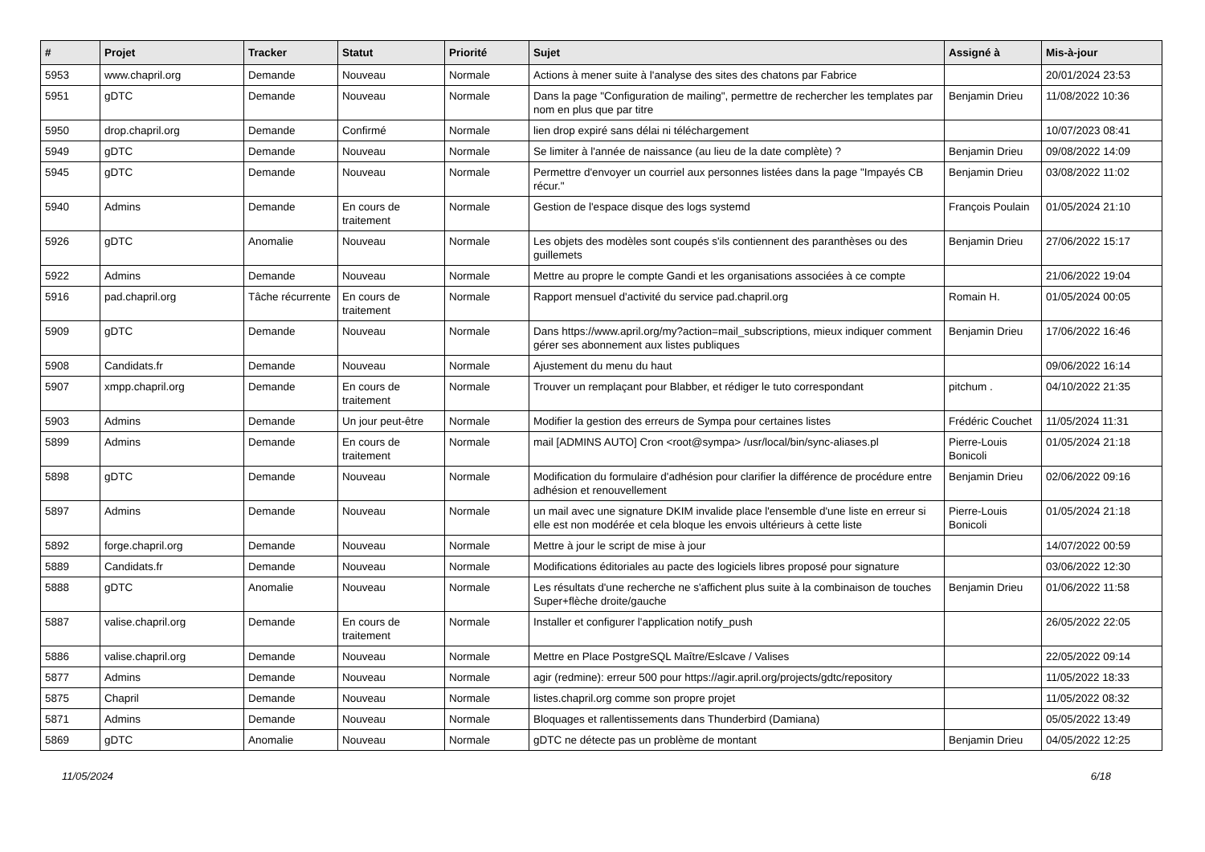| # | Projet | Tracker | Statut | Priorité | Sujet | Assigné à | Mis-à-jour |
| --- | --- | --- | --- | --- | --- | --- | --- |
| 5953 | www.chapril.org | Demande | Nouveau | Normale | Actions à mener suite à l'analyse des sites des chatons par Fabrice | | 20/01/2024 23:53 |
| 5951 | gDTC | Demande | Nouveau | Normale | Dans la page "Configuration de mailing", permettre de rechercher les templates par nom en plus que par titre | Benjamin Drieu | 11/08/2022 10:36 |
| 5950 | drop.chapril.org | Demande | Confirmé | Normale | lien drop expiré sans délai ni téléchargement | | 10/07/2023 08:41 |
| 5949 | gDTC | Demande | Nouveau | Normale | Se limiter à l'année de naissance (au lieu de la date complète) ? | Benjamin Drieu | 09/08/2022 14:09 |
| 5945 | gDTC | Demande | Nouveau | Normale | Permettre d'envoyer un courriel aux personnes listées dans la page "Impayés CB récur." | Benjamin Drieu | 03/08/2022 11:02 |
| 5940 | Admins | Demande | En cours de traitement | Normale | Gestion de l'espace disque des logs systemd | François Poulain | 01/05/2024 21:10 |
| 5926 | gDTC | Anomalie | Nouveau | Normale | Les objets des modèles sont coupés s'ils contiennent des paranthèses ou des guillemets | Benjamin Drieu | 27/06/2022 15:17 |
| 5922 | Admins | Demande | Nouveau | Normale | Mettre au propre le compte Gandi et les organisations associées à ce compte | | 21/06/2022 19:04 |
| 5916 | pad.chapril.org | Tâche récurrente | En cours de traitement | Normale | Rapport mensuel d'activité du service pad.chapril.org | Romain H. | 01/05/2024 00:05 |
| 5909 | gDTC | Demande | Nouveau | Normale | Dans https://www.april.org/my?action=mail_subscriptions, mieux indiquer comment gérer ses abonnement aux listes publiques | Benjamin Drieu | 17/06/2022 16:46 |
| 5908 | Candidats.fr | Demande | Nouveau | Normale | Ajustement du menu du haut | | 09/06/2022 16:14 |
| 5907 | xmpp.chapril.org | Demande | En cours de traitement | Normale | Trouver un remplaçant pour Blabber, et rédiger le tuto correspondant | pitchum . | 04/10/2022 21:35 |
| 5903 | Admins | Demande | Un jour peut-être | Normale | Modifier la gestion des erreurs de Sympa pour certaines listes | Frédéric Couchet | 11/05/2024 11:31 |
| 5899 | Admins | Demande | En cours de traitement | Normale | mail [ADMINS AUTO] Cron <root@sympa> /usr/local/bin/sync-aliases.pl | Pierre-Louis Bonicoli | 01/05/2024 21:18 |
| 5898 | gDTC | Demande | Nouveau | Normale | Modification du formulaire d'adhésion pour clarifier la différence de procédure entre adhésion et renouvellement | Benjamin Drieu | 02/06/2022 09:16 |
| 5897 | Admins | Demande | Nouveau | Normale | un mail avec une signature DKIM invalide place l'ensemble d'une liste en erreur si elle est non modérée et cela bloque les envois ultérieurs à cette liste | Pierre-Louis Bonicoli | 01/05/2024 21:18 |
| 5892 | forge.chapril.org | Demande | Nouveau | Normale | Mettre à jour le script de mise à jour | | 14/07/2022 00:59 |
| 5889 | Candidats.fr | Demande | Nouveau | Normale | Modifications éditoriales au pacte des logiciels libres proposé pour signature | | 03/06/2022 12:30 |
| 5888 | gDTC | Anomalie | Nouveau | Normale | Les résultats d'une recherche ne s'affichent plus suite à la combinaison de touches Super+flèche droite/gauche | Benjamin Drieu | 01/06/2022 11:58 |
| 5887 | valise.chapril.org | Demande | En cours de traitement | Normale | Installer et configurer l'application notify_push | | 26/05/2022 22:05 |
| 5886 | valise.chapril.org | Demande | Nouveau | Normale | Mettre en Place PostgreSQL Maître/Eslcave / Valises | | 22/05/2022 09:14 |
| 5877 | Admins | Demande | Nouveau | Normale | agir (redmine): erreur 500 pour https://agir.april.org/projects/gdtc/repository | | 11/05/2022 18:33 |
| 5875 | Chapril | Demande | Nouveau | Normale | listes.chapril.org comme son propre projet | | 11/05/2022 08:32 |
| 5871 | Admins | Demande | Nouveau | Normale | Bloquages et rallentissements dans Thunderbird (Damiana) | | 05/05/2022 13:49 |
| 5869 | gDTC | Anomalie | Nouveau | Normale | gDTC ne détecte pas un problème de montant | Benjamin Drieu | 04/05/2022 12:25 |
11/05/2024 6/18